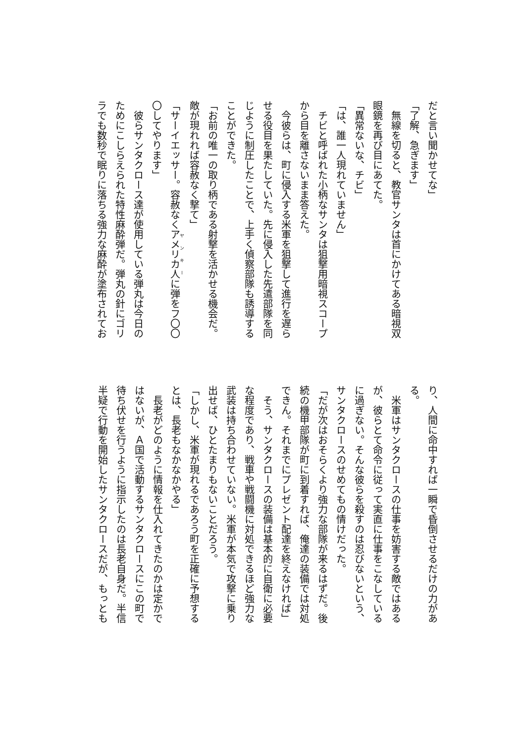だと言い聞かせてな」
「了解、急ぎます」
　無線を切ると、教官サンタは首にかけてある暗視双
眼鏡を再び目にあてた。
「異常ないな、チビ」
「は、誰一人現れていません」
　チビと呼ばれた小柄なサンタは狙撃用暗視スコープ
から目を離さないまま答えた。
　今彼らは、町に侵入する米軍を狙撃して進行を遅ら
せる役目を果たしていた。先に侵入した先遣部隊を同
じように制圧したことで、上手く偵察部隊も誘導する
ことができた。
「お前の唯一の取り柄である射撃を活かせる機会だ。
敵が現れれば容赦なく撃て」
「サーイエッサー。容赦なくアメリカ人に弾をフ〇〇
〇してやります」
　彼らサンタクロース達が使用している弾丸は今日の
ためにこしらえられた特性麻酔弾だ。弾丸の針にゴリ
ラでも数秒で眠りに落ちる強力な麻酔が塗布されてお
り、人間に命中すれば一瞬で昏倒させるだけの力があ
る。
　米軍はサンタクロースの仕事を妨害する敵ではある
が、彼らとて命令に従って実直に仕事をこなしている
に過ぎない。そんな彼らを殺すのは忍びないという、
サンタクロースのせめてもの情けだった。
「だが次はおそらくより強力な部隊が来るはずだ。後
続の機甲部隊が町に到着すれば、俺達の装備では対処
できん。それまでにプレゼント配達を終えなければ」
　そう、サンタクロースの装備は基本的に自衛に必要
な程度であり、戦車や戦闘機に対処できるほど強力な
武装は持ち合わせていない。米軍が本気で攻撃に乗り
出せば、ひとたまりもないことだろう。
「しかし、米軍が現れるであろう町を正確に予想する
とは、長老もなかなかやる」
　長老がどのように情報を仕入れてきたのかは定かで
はないが、Ａ国で活動するサンタクロースにこの町で
待ち伏せを行うように指示したのは長老自身だ。半信
半疑で行動を開始したサンタクロースだが、もっとも